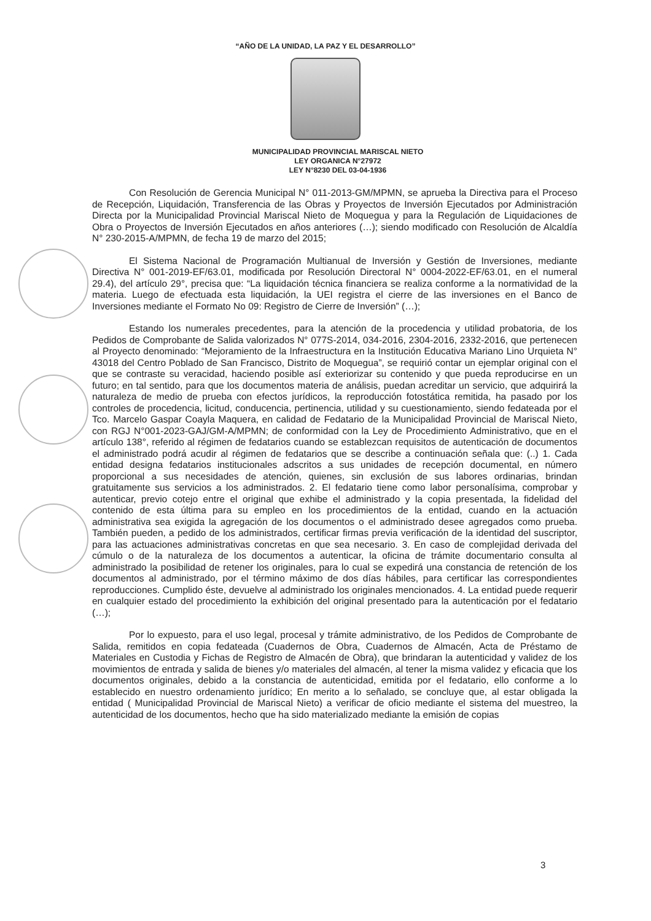“AÑO DE LA UNIDAD, LA PAZ Y EL DESARROLLO”
MUNICIPALIDAD PROVINCIAL MARISCAL NIETO
LEY ORGANICA N°27972
LEY N°8230 DEL 03-04-1936
Con Resolución de Gerencia Municipal N° 011-2013-GM/MPMN, se aprueba la Directiva para el Proceso de Recepción, Liquidación, Transferencia de las Obras y Proyectos de Inversión Ejecutados por Administración Directa por la Municipalidad Provincial Mariscal Nieto de Moquegua y para la Regulación de Liquidaciones de Obra o Proyectos de Inversión Ejecutados en años anteriores (…); siendo modificado con Resolución de Alcaldía N° 230-2015-A/MPMN, de fecha 19 de marzo del 2015;
El Sistema Nacional de Programación Multianual de Inversión y Gestión de Inversiones, mediante Directiva N° 001-2019-EF/63.01, modificada por Resolución Directoral N° 0004-2022-EF/63.01, en el numeral 29.4), del artículo 29°, precisa que: “La liquidación técnica financiera se realiza conforme a la normatividad de la materia. Luego de efectuada esta liquidación, la UEI registra el cierre de las inversiones en el Banco de Inversiones mediante el Formato No 09: Registro de Cierre de Inversión” (…);
Estando los numerales precedentes, para la atención de la procedencia y utilidad probatoria, de los Pedidos de Comprobante de Salida valorizados N° 077S-2014, 034-2016, 2304-2016, 2332-2016, que pertenecen al Proyecto denominado: “Mejoramiento de la Infraestructura en la Institución Educativa Mariano Lino Urquieta N° 43018 del Centro Poblado de San Francisco, Distrito de Moquegua”, se requirió contar un ejemplar original con el que se contraste su veracidad, haciendo posible así exteriorizar su contenido y que pueda reproducirse en un futuro; en tal sentido, para que los documentos materia de análisis, puedan acreditar un servicio, que adquirirá la naturaleza de medio de prueba con efectos jurídicos, la reproducción fotostática remitida, ha pasado por los controles de procedencia, licitud, conducencia, pertinencia, utilidad y su cuestionamiento, siendo fedateada por el Tco. Marcelo Gaspar Coayla Maquera, en calidad de Fedatario de la Municipalidad Provincial de Mariscal Nieto, con RGJ N°001-2023-GAJ/GM-A/MPMN; de conformidad con la Ley de Procedimiento Administrativo, que en el artículo 138°, referido al régimen de fedatarios cuando se establezcan requisitos de autenticación de documentos el administrado podrá acudir al régimen de fedatarios que se describe a continuación señala que: (..) 1. Cada entidad designa fedatarios institucionales adscritos a sus unidades de recepción documental, en número proporcional a sus necesidades de atención, quienes, sin exclusión de sus labores ordinarias, brindan gratuitamente sus servicios a los administrados. 2. El fedatario tiene como labor personalísima, comprobar y autenticar, previo cotejo entre el original que exhibe el administrado y la copia presentada, la fidelidad del contenido de esta última para su empleo en los procedimientos de la entidad, cuando en la actuación administrativa sea exigida la agregación de los documentos o el administrado desee agregados como prueba. También pueden, a pedido de los administrados, certificar firmas previa verificación de la identidad del suscriptor, para las actuaciones administrativas concretas en que sea necesario. 3. En caso de complejidad derivada del cúmulo o de la naturaleza de los documentos a autenticar, la oficina de trámite documentario consulta al administrado la posibilidad de retener los originales, para lo cual se expedirá una constancia de retención de los documentos al administrado, por el término máximo de dos días hábiles, para certificar las correspondientes reproducciones. Cumplido éste, devuelve al administrado los originales mencionados. 4. La entidad puede requerir en cualquier estado del procedimiento la exhibición del original presentado para la autenticación por el fedatario (…);
Por lo expuesto, para el uso legal, procesal y trámite administrativo, de los Pedidos de Comprobante de Salida, remitidos en copia fedateada (Cuadernos de Obra, Cuadernos de Almacén, Acta de Préstamo de Materiales en Custodia y Fichas de Registro de Almacén de Obra), que brindaran la autenticidad y validez de los movimientos de entrada y salida de bienes y/o materiales del almacén, al tener la misma validez y eficacia que los documentos originales, debido a la constancia de autenticidad, emitida por el fedatario, ello conforme a lo establecido en nuestro ordenamiento jurídico; En merito a lo señalado, se concluye que, al estar obligada la entidad ( Municipalidad Provincial de Mariscal Nieto) a verificar de oficio mediante el sistema del muestreo, la autenticidad de los documentos, hecho que ha sido materializado mediante la emisión de copias
3